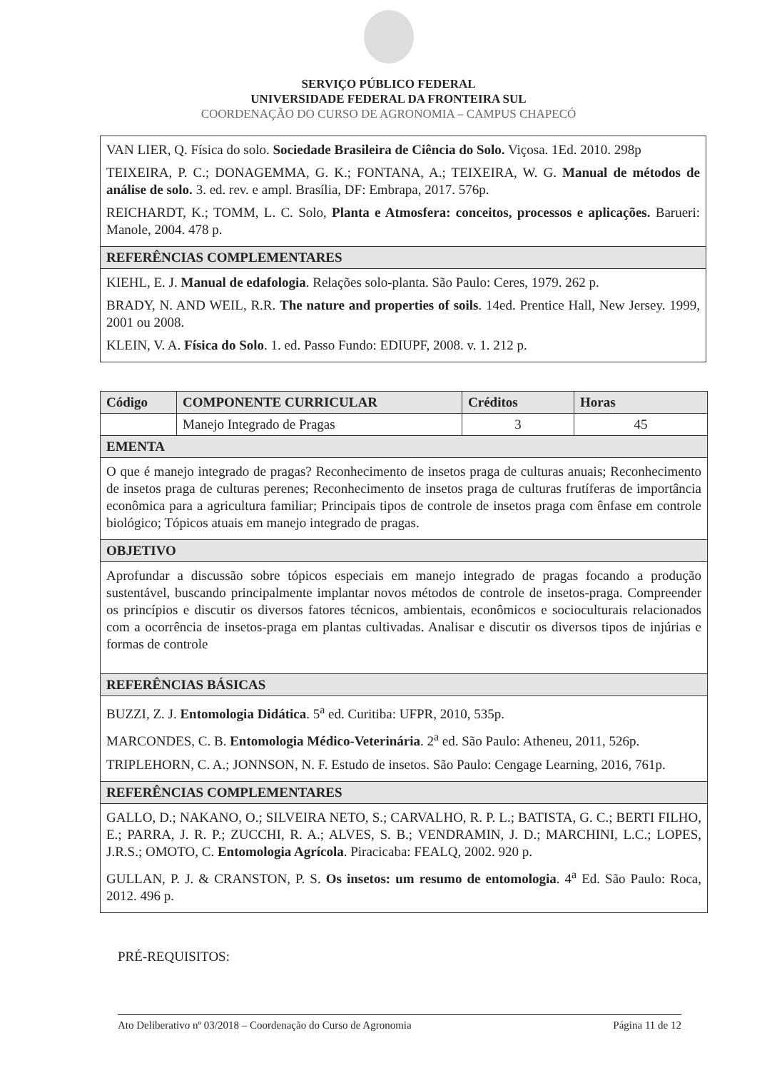SERVIÇO PÚBLICO FEDERAL
UNIVERSIDADE FEDERAL DA FRONTEIRA SUL
COORDENAÇÃO DO CURSO DE AGRONOMIA – CAMPUS CHAPECÓ
| VAN LIER, Q. Física do solo. Sociedade Brasileira de Ciência do Solo. Viçosa. 1Ed. 2010. 298p TEIXEIRA, P. C.; DONAGEMMA, G. K.; FONTANA, A.; TEIXEIRA, W. G. Manual de métodos de análise de solo. 3. ed. rev. e ampl. Brasília, DF: Embrapa, 2017. 576p. REICHARDT, K.; TOMM, L. C. Solo, Planta e Atmosfera: conceitos, processos e aplicações. Barueri: Manole, 2004. 478 p. |
| REFERÊNCIAS COMPLEMENTARES |
| KIEHL, E. J. Manual de edafologia . Relações solo-planta. São Paulo: Ceres, 1979. 262 p. BRADY, N. AND WEIL, R.R. The nature and properties of soils . 14ed. Prentice Hall, New Jersey. 1999, 2001 ou 2008. KLEIN, V. A. Física do Solo . 1. ed. Passo Fundo: EDIUPF, 2008. v. 1. 212 p. |
| Código | COMPONENTE CURRICULAR | Créditos | Horas |
| --- | --- | --- | --- |
| | Manejo Integrado de Pragas | 3 | 45 |
| EMENTA | | | |
| O que é manejo integrado de pragas? Reconhecimento de insetos praga de culturas anuais; Reconhecimento de insetos praga de culturas perenes; Reconhecimento de insetos praga de culturas frutíferas de importância econômica para a agricultura familiar; Principais tipos de controle de insetos praga com ênfase em controle biológico; Tópicos atuais em manejo integrado de pragas. | | | |
| OBJETIVO | | | |
| Aprofundar a discussão sobre tópicos especiais em manejo integrado de pragas focando a produção sustentável, buscando principalmente implantar novos métodos de controle de insetos-praga. Compreender os princípios e discutir os diversos fatores técnicos, ambientais, econômicos e socioculturais relacionados com a ocorrência de insetos-praga em plantas cultivadas. Analisar e discutir os diversos tipos de injúrias e formas de controle | | | |
| REFERÊNCIAS BÁSICAS | | | |
| BUZZI, Z. J. Entomologia Didática . 5<sup>a</sup> ed. Curitiba: UFPR, 2010, 535p. MARCONDES, C. B. Entomologia Médico-Veterinária . 2<sup>a</sup> ed. São Paulo: Atheneu, 2011, 526p. TRIPLEHORN, C. A.; JONNSON, N. F. Estudo de insetos. São Paulo: Cengage Learning, 2016, 761p. | | | |
| REFERÊNCIAS COMPLEMENTARES | | | |
| GALLO, D.; NAKANO, O.; SILVEIRA NETO, S.; CARVALHO, R. P. L.; BATISTA, G. C.; BERTI FILHO, E.; PARRA, J. R. P.; ZUCCHI, R. A.; ALVES, S. B.; VENDRAMIN, J. D.; MARCHINI, L.C.; LOPES, J.R.S.; OMOTO, C. Entomologia Agrícola . Piracicaba: FEALQ, 2002. 920 p. GULLAN, P. J. & CRANSTON, P. S. Os insetos: um resumo de entomologia . 4<sup>a</sup> Ed. São Paulo: Roca, 2012. 496 p. | | | |
PRÉ-REQUISITOS:
Ato Deliberativo nº 03/2018 – Coordenação do Curso de Agronomia Página 11 de 12